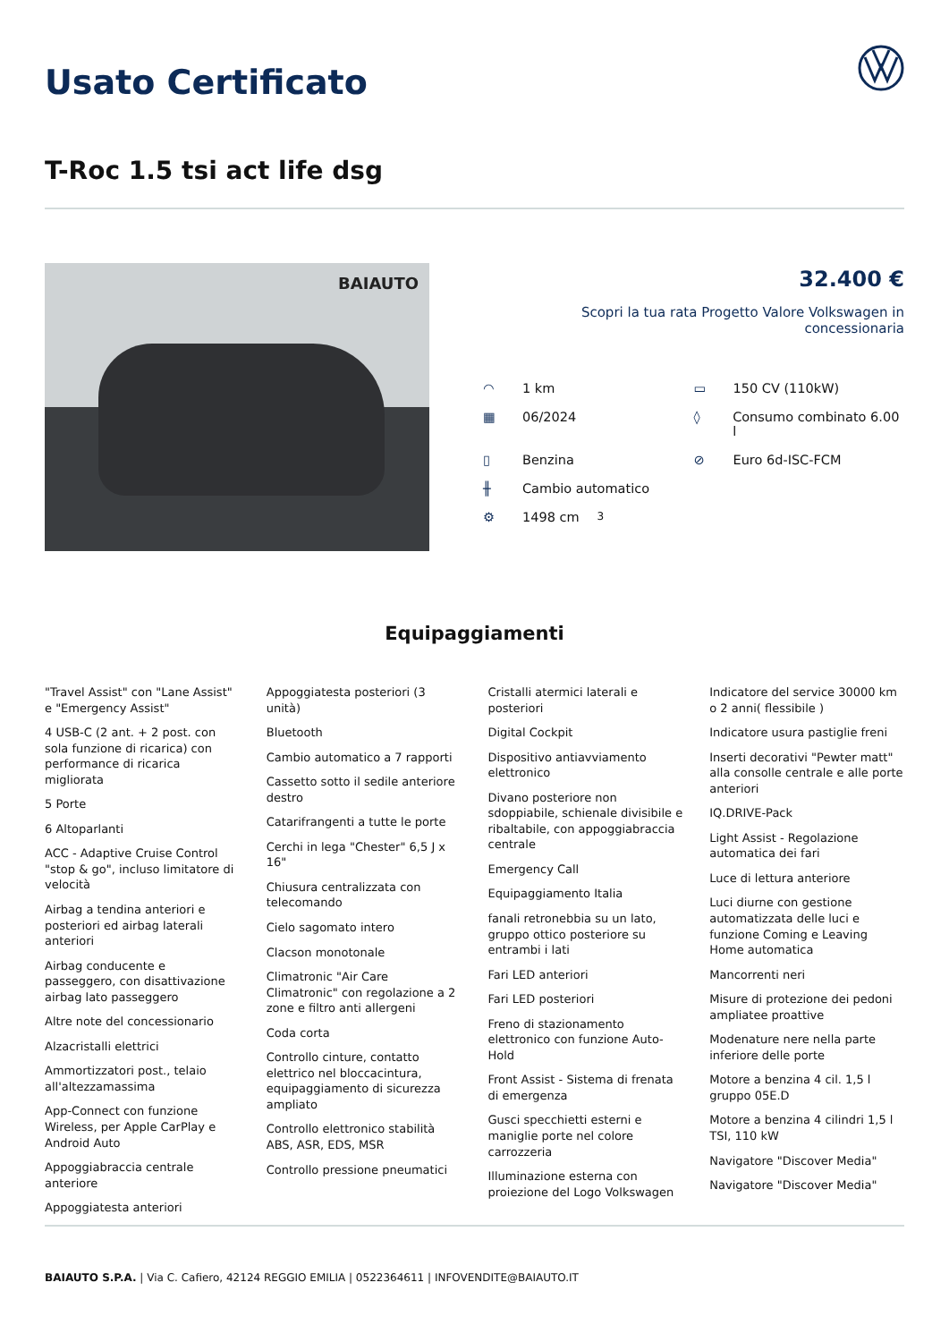Usato Certificato
T-Roc 1.5 tsi act life dsg
BAIAUTO
32.400 €
Scopri la tua rata Progetto Valore Volkswagen in concessionaria
◠ 1 km
▭ 150 CV (110kW)
▦ 06/2024
◊ Consumo combinato 6.00 l
▯ Benzina
⊘ Euro 6d-ISC-FCM
╫ Cambio automatico
⚙ 1498 cm<sup>3</sup>
Equipaggiamenti
"Travel Assist" con "Lane Assist" e "Emergency Assist"
4 USB-C (2 ant. + 2 post. con sola funzione di ricarica) con performance di ricarica migliorata
5 Porte
6 Altoparlanti
ACC - Adaptive Cruise Control "stop & go", incluso limitatore di velocità
Airbag a tendina anteriori e posteriori ed airbag laterali anteriori
Airbag conducente e passeggero, con disattivazione airbag lato passeggero
Altre note del concessionario
Alzacristalli elettrici
Ammortizzatori post., telaio all'altezzamassima
App-Connect con funzione Wireless, per Apple CarPlay e Android Auto
Appoggiabraccia centrale anteriore
Appoggiatesta anteriori
Appoggiatesta posteriori (3 unità)
Bluetooth
Cambio automatico a 7 rapporti
Cassetto sotto il sedile anteriore destro
Catarifrangenti a tutte le porte
Cerchi in lega "Chester" 6,5 J x 16"
Chiusura centralizzata con telecomando
Cielo sagomato intero
Clacson monotonale
Climatronic "Air Care Climatronic" con regolazione a 2 zone e filtro anti allergeni
Coda corta
Controllo cinture, contatto elettrico nel bloccacintura, equipaggiamento di sicurezza ampliato
Controllo elettronico stabilità ABS, ASR, EDS, MSR
Controllo pressione pneumatici
Cristalli atermici laterali e posteriori
Digital Cockpit
Dispositivo antiavviamento elettronico
Divano posteriore non sdoppiabile, schienale divisibile e ribaltabile, con appoggiabraccia centrale
Emergency Call
Equipaggiamento Italia
fanali retronebbia su un lato, gruppo ottico posteriore su entrambi i lati
Fari LED anteriori
Fari LED posteriori
Freno di stazionamento elettronico con funzione Auto-Hold
Front Assist - Sistema di frenata di emergenza
Gusci specchietti esterni e maniglie porte nel colore carrozzeria
Illuminazione esterna con proiezione del Logo Volkswagen
Indicatore del service 30000 km o 2 anni( flessibile )
Indicatore usura pastiglie freni
Inserti decorativi "Pewter matt" alla consolle centrale e alle porte anteriori
IQ.DRIVE-Pack
Light Assist - Regolazione automatica dei fari
Luce di lettura anteriore
Luci diurne con gestione automatizzata delle luci e funzione Coming e Leaving Home automatica
Mancorrenti neri
Misure di protezione dei pedoni ampliatee proattive
Modenature nere nella parte inferiore delle porte
Motore a benzina 4 cil. 1,5 l gruppo 05E.D
Motore a benzina 4 cilindri 1,5 l TSI, 110 kW
Navigatore "Discover Media"
Navigatore "Discover Media"
BAIAUTO S.P.A. | Via C. Cafiero, 42124 REGGIO EMILIA | 0522364611 | INFOVENDITE@BAIAUTO.IT